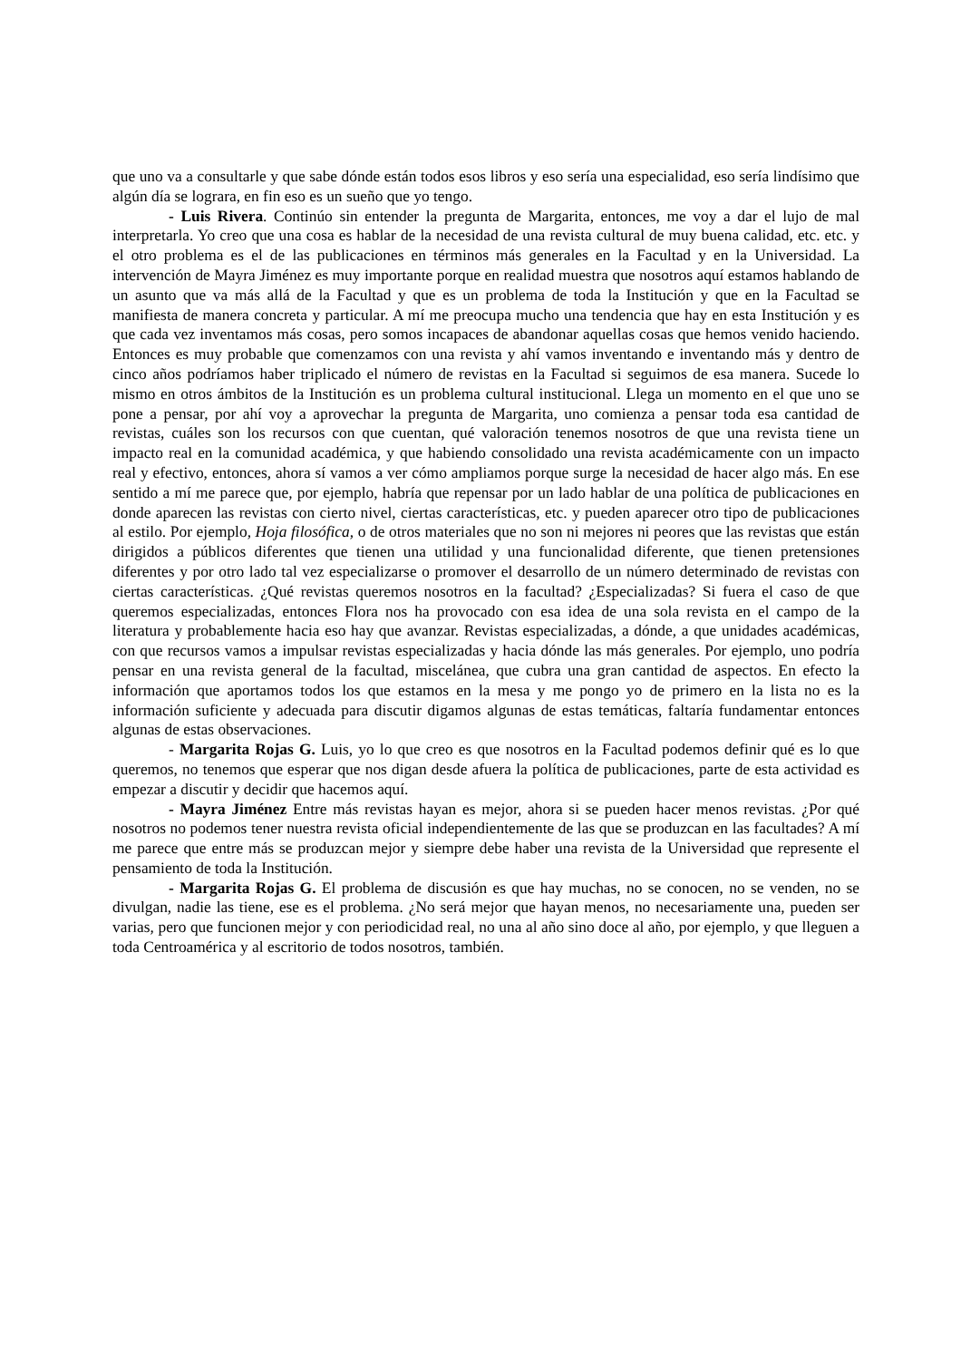que uno va a consultarle y que sabe dónde están todos esos libros y eso sería una especialidad, eso sería lindísimo que algún día se lograra, en fin eso es un sueño que yo tengo.
- Luis Rivera. Continúo sin entender la pregunta de Margarita, entonces, me voy a dar el lujo de mal interpretarla. Yo creo que una cosa es hablar de la necesidad de una revista cultural de muy buena calidad, etc. etc. y el otro problema es el de las publicaciones en términos más generales en la Facultad y en la Universidad. La intervención de Mayra Jiménez es muy importante porque en realidad muestra que nosotros aquí estamos hablando de un asunto que va más allá de la Facultad y que es un problema de toda la Institución y que en la Facultad se manifiesta de manera concreta y particular. A mí me preocupa mucho una tendencia que hay en esta Institución y es que cada vez inventamos más cosas, pero somos incapaces de abandonar aquellas cosas que hemos venido haciendo. Entonces es muy probable que comenzamos con una revista y ahí vamos inventando e inventando más y dentro de cinco años podríamos haber triplicado el número de revistas en la Facultad si seguimos de esa manera. Sucede lo mismo en otros ámbitos de la Institución es un problema cultural institucional. Llega un momento en el que uno se pone a pensar, por ahí voy a aprovechar la pregunta de Margarita, uno comienza a pensar toda esa cantidad de revistas, cuáles son los recursos con que cuentan, qué valoración tenemos nosotros de que una revista tiene un impacto real en la comunidad académica, y que habiendo consolidado una revista académicamente con un impacto real y efectivo, entonces, ahora sí vamos a ver cómo ampliamos porque surge la necesidad de hacer algo más. En ese sentido a mí me parece que, por ejemplo, habría que repensar por un lado hablar de una política de publicaciones en donde aparecen las revistas con cierto nivel, ciertas características, etc. y pueden aparecer otro tipo de publicaciones al estilo. Por ejemplo, Hoja filosófica, o de otros materiales que no son ni mejores ni peores que las revistas que están dirigidos a públicos diferentes que tienen una utilidad y una funcionalidad diferente, que tienen pretensiones diferentes y por otro lado tal vez especializarse o promover el desarrollo de un número determinado de revistas con ciertas características. ¿Qué revistas queremos nosotros en la facultad? ¿Especializadas? Si fuera el caso de que queremos especializadas, entonces Flora nos ha provocado con esa idea de una sola revista en el campo de la literatura y probablemente hacia eso hay que avanzar. Revistas especializadas, a dónde, a que unidades académicas, con que recursos vamos a impulsar revistas especializadas y hacia dónde las más generales. Por ejemplo, uno podría pensar en una revista general de la facultad, miscelánea, que cubra una gran cantidad de aspectos. En efecto la información que aportamos todos los que estamos en la mesa y me pongo yo de primero en la lista no es la información suficiente y adecuada para discutir digamos algunas de estas temáticas, faltaría fundamentar entonces algunas de estas observaciones.
- Margarita Rojas G. Luis, yo lo que creo es que nosotros en la Facultad podemos definir qué es lo que queremos, no tenemos que esperar que nos digan desde afuera la política de publicaciones, parte de esta actividad es empezar a discutir y decidir que hacemos aquí.
- Mayra Jiménez Entre más revistas hayan es mejor, ahora si se pueden hacer menos revistas. ¿Por qué nosotros no podemos tener nuestra revista oficial independientemente de las que se produzcan en las facultades? A mí me parece que entre más se produzcan mejor y siempre debe haber una revista de la Universidad que represente el pensamiento de toda la Institución.
- Margarita Rojas G. El problema de discusión es que hay muchas, no se conocen, no se venden, no se divulgan, nadie las tiene, ese es el problema. ¿No será mejor que hayan menos, no necesariamente una, pueden ser varias, pero que funcionen mejor y con periodicidad real, no una al año sino doce al año, por ejemplo, y que lleguen a toda Centroamérica y al escritorio de todos nosotros, también.